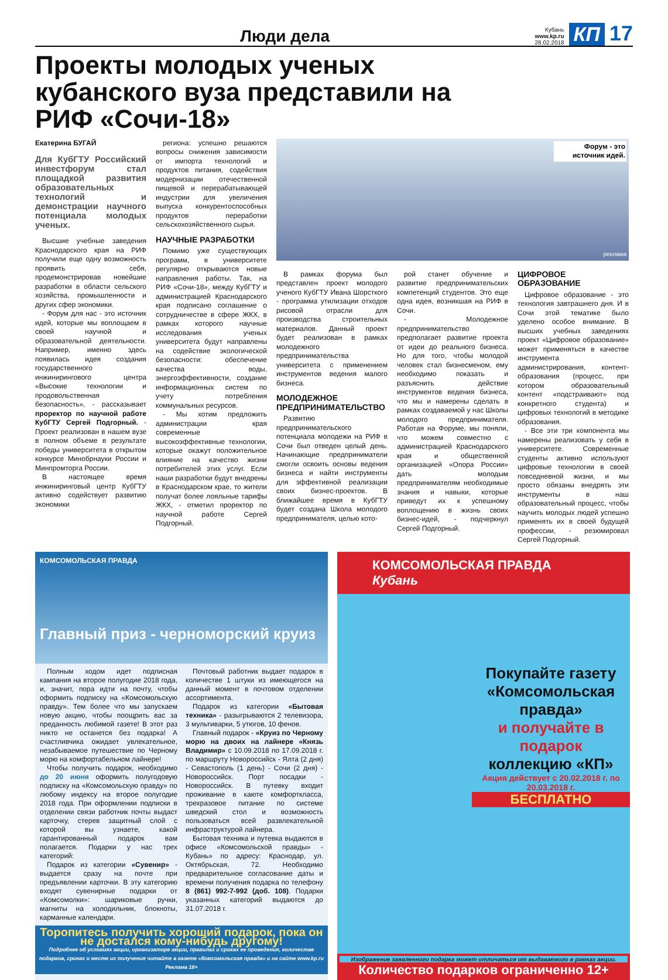Люди дела
Кубань
www.kp.ru
28.02.2018
КП 17
Проекты молодых ученых кубанского вуза представили на РИФ «Сочи-18»
Екатерина БУГАЙ
Для КубГТУ Российский инвестфорум стал площадкой развития образовательных технологий и демонстрации научного потенциала молодых ученых.
Высшие учебные заведения Краснодарского края на РИФ получили еще одну возможность проявить себя, продемонстрировав новейшие разработки в области сельского хозяйства, промышленности и других сфер экономики.
- Форум для нас - это источник идей, которые мы воплощаем в своей научной и образовательной деятельности. Например, именно здесь появилась идея создания государственного инжинирингового центра «Высокие технологии и продовольственная безопасность», - рассказывает проректор по научной работе КубГТУ Сергей Подгорный. - Проект реализован в нашем вузе в полном объеме в результате победы университета в открытом конкурсе Минобрнауки России и Минпромторга России.
В настоящее время инжиниринговый центр КубГТУ активно содействует развитию экономики
региона: успешно решаются вопросы снижения зависимости от импорта технологий и продуктов питания, содействия модернизации отечественной пищевой и перерабатывающей индустрии для увеличения выпуска конкурентоспособных продуктов переработки сельскохозяйственного сырья.
НАУЧНЫЕ РАЗРАБОТКИ
Помимо уже существующих программ, в университете регулярно открываются новые направления работы. Так, на РИФ «Сочи-18», между КубГТУ и администрацией Краснодарского края подписано соглашение о сотрудничестве в сфере ЖКХ, в рамках которого научные исследования ученых университета будут направлены на содействие экологической безопасности: обеспечение качества воды, энергоэффективности, создание информационных систем по учету потребления коммунальных ресурсов.
- Мы хотим предложить администрации края современные высокоэффективные технологии, которые окажут положительное влияние на качество жизни потребителей этих услуг. Если наши разработки будут внедрены в Краснодарском крае, то жители получат более лояльные тарифы ЖКХ, - отметил проректор по научной работе Сергей Подгорный.
Форум - это источник идей.
реклама
В рамках форума был представлен проект молодого ученого КубГТУ Ивана Шорсткого - программа утилизации отходов рисовой отрасли для производства строительных материалов. Данный проект будет реализован в рамках молодежного предпринимательства университета с применением инструментов ведения малого бизнеса.
МОЛОДЕЖНОЕ ПРЕДПРИНИМАТЕЛЬСТВО
Развитию предпринимательского потенциала молодежи на РИФ в Сочи был отведен целый день. Начинающие предприниматели смогли освоить основы ведения бизнеса и найти инструменты для эффективной реализации своих бизнес-проектов. В ближайшее время в КубГТУ будет создана Школа молодого предпринимателя, целью кото-
рой станет обучение и развитие предпринимательских компетенций студентов. Это еще одна идея, возникшая на РИФ в Сочи.
- Молодежное предпринимательство предполагает развитие проекта от идеи до реального бизнеса. Но для того, чтобы молодой человек стал бизнесменом, ему необходимо показать и разъяснить действие инструментов ведения бизнеса, что мы и намерены сделать в рамках создаваемой у нас Школы молодого предпринимателя. Работая на Форуме, мы поняли, что можем совместно с администрацией Краснодарского края и общественной организацией «Опора России» дать молодым предпринимателям необходимые знания и навыки, которые приведут их к успешному воплощению в жизнь своих бизнес-идей, - подчеркнул Сергей Подгорный.
ЦИФРОВОЕ ОБРАЗОВАНИЕ
Цифровое образование - это технология завтрашнего дня. И в Сочи этой тематике было уделено особое внимание. В высших учебных заведениях проект «Цифровое образование» может применяться в качестве инструмента администрирования, контент-образования (процесс, при котором образовательный контент «подстраивают» под конкретного студента) и цифровых технологий в методике образования.
- Все эти три компонента мы намерены реализовать у себя в университете. Современные студенты активно используют цифровые технологии в своей повседневной жизни, и мы просто обязаны внедрять эти инструменты в наш образовательный процесс, чтобы научить молодых людей успешно применять их в своей будущей профессии, - резюмировал Сергей Подгорный.
КОМСОМОЛЬСКАЯ ПРАВДА
Главный приз - черноморский круиз
Полным ходом идет подписная кампания на второе полугодие 2018 года, и, значит, пора идти на почту, чтобы оформить подписку на «Комсомольскую правду». Тем более что мы запускаем новую акцию, чтобы поощрить вас за преданность любимой газете! В этот раз никто не останется без подарка! А счастливчика ожидает увлекательное, незабываемое путешествие по Черному морю на комфортабельном лайнере!
Чтобы получить подарок, необходимо до 20 июня оформить полугодовую подписку на «Комсомольскую правду» по любому индексу на второе полугодие 2018 года. При оформлении подписки в отделении связи работник почты выдаст карточку, стерев защитный слой с которой вы узнаете, какой гарантированный подарок вам полагается. Подарки у нас трех категорий:
Подарок из категории «Сувенир» - выдается сразу на почте при предъявлении карточки. В эту категорию входят сувенирные подарки от «Комсомолки»: шариковые ручки, магниты на холодильник, блокноты, карманные календари.
Почтовый работник выдает подарок в количестве 1 штуки из имеющегося на данный момент в почтовом отделении ассортимента.
Подарок из категории «Бытовая техника» - разыгрываются 2 телевизора, 3 мультиварки, 5 утюгов, 10 фенов.
Главный подарок - «Круиз по Черному морю на двоих на лайнере «Князь Владимир» с 10.09.2018 по 17.09.2018 г. по маршруту Новороссийск - Ялта (2 дня) - Севастополь (1 день) - Сочи (2 дня) - Новороссийск. Порт посадки - Новороссийск. В путевку входит проживание в каюте комфорткласса, трехразовое питание по системе шведский стол и возможность пользоваться всей развлекательной инфраструктурой лайнера.
Бытовая техника и путевка выдаются в офисе «Комсомольской правды» - Кубань» по адресу: Краснодар, ул. Октябрьская, 72. Необходимо предварительное согласование даты и времени получения подарка по телефону 8 (861) 992-7-992 (доб. 108). Подарки указанных категорий выдаются до 31.07.2018 г.
Торопитесь получить хороший подарок, пока он не достался кому-нибудь другому!
Подробнее об условиях акции, организаторе акции, правилах и сроках ее проведения, количестве подарков, сроках и месте их получения читайте в газете «Комсомольская правда» и на сайте www.kp.ru
Реклама 18+
КОМСОМОЛЬСКАЯ ПРАВДА Кубань
Покупайте газету «Комсомольская правда»
и получайте в подарок
коллекцию «КП»
Акция действует с 20.02.2018 г. по 20.03.2018 г.
БЕСПЛАТНО
Изображение заявленного подарка может отличаться от выдаваемого в рамках акции.
Количество подарков ограниченно 12+